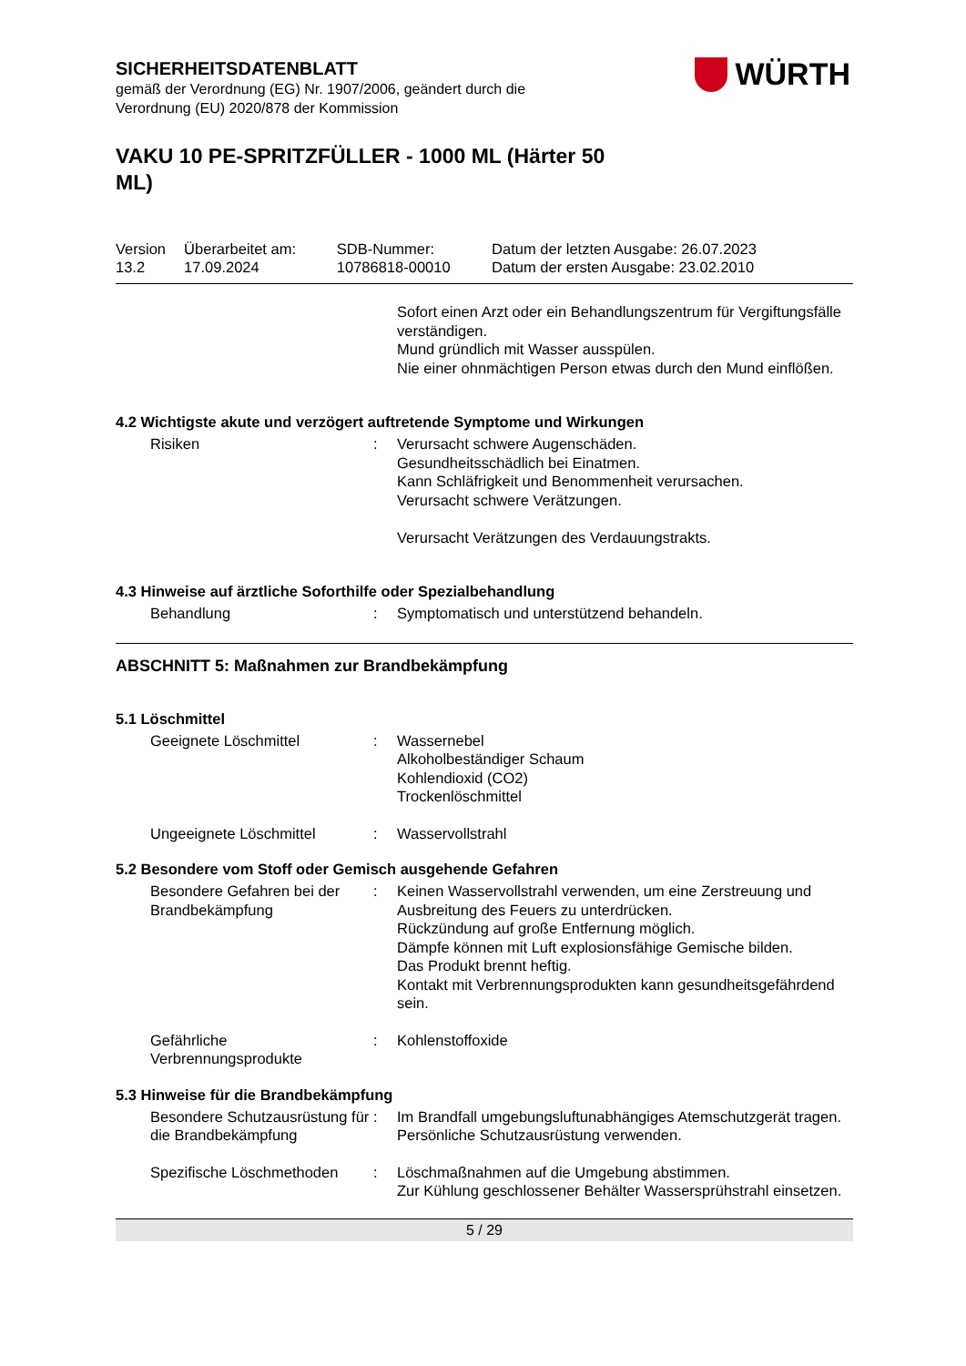WÜRTH
SICHERHEITSDATENBLATT
gemäß der Verordnung (EG) Nr. 1907/2006, geändert durch die
Verordnung (EU) 2020/878 der Kommission
VAKU 10 PE-SPRITZFÜLLER - 1000 ML (Härter 50 ML)
| Version 13.2 | Überarbeitet am: 17.09.2024 | SDB-Nummer: 10786818-00010 | Datum der letzten Ausgabe: 26.07.2023 Datum der ersten Ausgabe: 23.02.2010 |
| | | Sofort einen Arzt oder ein Behandlungszentrum für Vergiftungsfälle verständigen. Mund gründlich mit Wasser ausspülen. Nie einer ohnmächtigen Person etwas durch den Mund einflößen. |
4.2 Wichtigste akute und verzögert auftretende Symptome und Wirkungen
| Risiken | : | Verursacht schwere Augenschäden. Gesundheitsschädlich bei Einatmen. Kann Schläfrigkeit und Benommenheit verursachen. Verursacht schwere Verätzungen. Verursacht Verätzungen des Verdauungstrakts. |
4.3 Hinweise auf ärztliche Soforthilfe oder Spezialbehandlung
| Behandlung | : | Symptomatisch und unterstützend behandeln. |
ABSCHNITT 5: Maßnahmen zur Brandbekämpfung
5.1 Löschmittel
| Geeignete Löschmittel | : | Wassernebel Alkoholbeständiger Schaum Kohlendioxid (CO2) Trockenlöschmittel |
| Ungeeignete Löschmittel | : | Wasservollstrahl |
5.2 Besondere vom Stoff oder Gemisch ausgehende Gefahren
| Besondere Gefahren bei der Brandbekämpfung | : | Keinen Wasservollstrahl verwenden, um eine Zerstreuung und Ausbreitung des Feuers zu unterdrücken. Rückzündung auf große Entfernung möglich. Dämpfe können mit Luft explosionsfähige Gemische bilden. Das Produkt brennt heftig. Kontakt mit Verbrennungsprodukten kann gesundheitsgefährdend sein. |
| Gefährliche Verbrennungsprodukte | : | Kohlenstoffoxide |
5.3 Hinweise für die Brandbekämpfung
| Besondere Schutzausrüstung für die Brandbekämpfung | : | Im Brandfall umgebungsluftunabhängiges Atemschutzgerät tragen. Persönliche Schutzausrüstung verwenden. |
| Spezifische Löschmethoden | : | Löschmaßnahmen auf die Umgebung abstimmen. Zur Kühlung geschlossener Behälter Wassersprühstrahl einsetzen. |
5 / 29